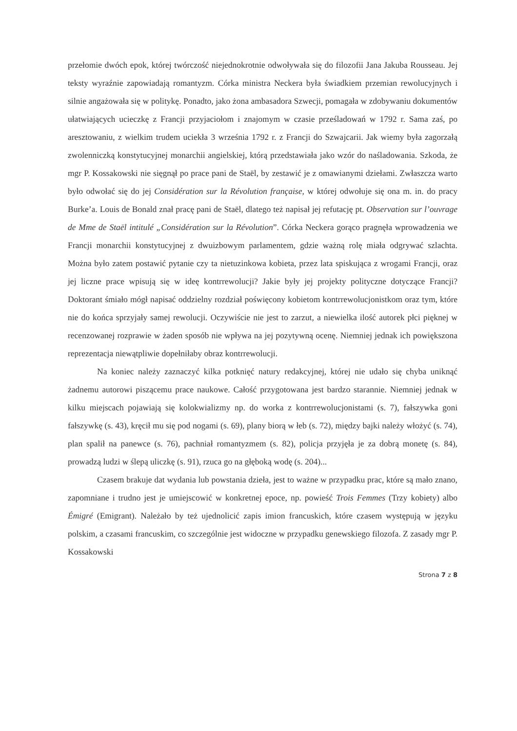przełomie dwóch epok, której twórczość niejednokrotnie odwoływała się do filozofii Jana Jakuba Rousseau. Jej teksty wyraźnie zapowiadają romantyzm. Córka ministra Neckera była świadkiem przemian rewolucyjnych i silnie angażowała się w politykę. Ponadto, jako żona ambasadora Szwecji, pomagała w zdobywaniu dokumentów ułatwiających ucieczkę z Francji przyjaciołom i znajomym w czasie prześladowań w 1792 r. Sama zaś, po aresztowaniu, z wielkim trudem uciekła 3 września 1792 r. z Francji do Szwajcarii. Jak wiemy była zagorzałą zwolenniczką konstytucyjnej monarchii angielskiej, którą przedstawiała jako wzór do naśladowania. Szkoda, że mgr P. Kossakowski nie sięgnął po prace pani de Staël, by zestawić je z omawianymi dziełami. Zwłaszcza warto było odwołać się do jej Considération sur la Révolution française, w której odwołuje się ona m. in. do pracy Burke’a. Louis de Bonald znał pracę pani de Staël, dlatego też napisał jej refutację pt. Observation sur l’ouvrage de Mme de Staël intitulé „Considération sur la Révolution”. Córka Neckera gorąco pragnęła wprowadzenia we Francji monarchii konstytucyjnej z dwuizbowym parlamentem, gdzie ważną rolę miała odgrywać szlachta. Można było zatem postawić pytanie czy ta nietuzinkowa kobieta, przez lata spiskująca z wrogami Francji, oraz jej liczne prace wpisują się w ideę kontrrewolucji? Jakie były jej projekty polityczne dotyczące Francji? Doktorant śmiało mógł napisać oddzielny rozdział poświęcony kobietom kontrrewolucjonistkom oraz tym, które nie do końca sprzyjały samej rewolucji. Oczywiście nie jest to zarzut, a niewielka ilość autorek płci pięknej w recenzowanej rozprawie w żaden sposób nie wpływa na jej pozytywną ocenę. Niemniej jednak ich powiększona reprezentacja niewątpliwie dopełniłaby obraz kontrrewolucji.
Na koniec należy zaznaczyć kilka potknięć natury redakcyjnej, której nie udało się chyba uniknąć żadnemu autorowi piszącemu prace naukowe. Całość przygotowana jest bardzo starannie. Niemniej jednak w kilku miejscach pojawiają się kolokwializmy np. do worka z kontrrewolucjonistami (s. 7), fałszywka goni fałszywkę (s. 43), kręcił mu się pod nogami (s. 69), plany biorą w łeb (s. 72), między bajki należy włożyć (s. 74), plan spalił na panewce (s. 76), pachniał romantyzmem (s. 82), policja przyjęła je za dobrą monetę (s. 84), prowadzą ludzi w ślepą uliczkę (s. 91), rzuca go na głęboką wodę (s. 204)...
Czasem brakuje dat wydania lub powstania dzieła, jest to ważne w przypadku prac, które są mało znano, zapomniane i trudno jest je umiejscowić w konkretnej epoce, np. powieść Trois Femmes (Trzy kobiety) albo Émigré (Emigrant). Należało by też ujednolicić zapis imion francuskich, które czasem występują w języku polskim, a czasami francuskim, co szczególnie jest widoczne w przypadku genewskiego filozofa. Z zasady mgr P. Kossakowski
Strona 7 z 8